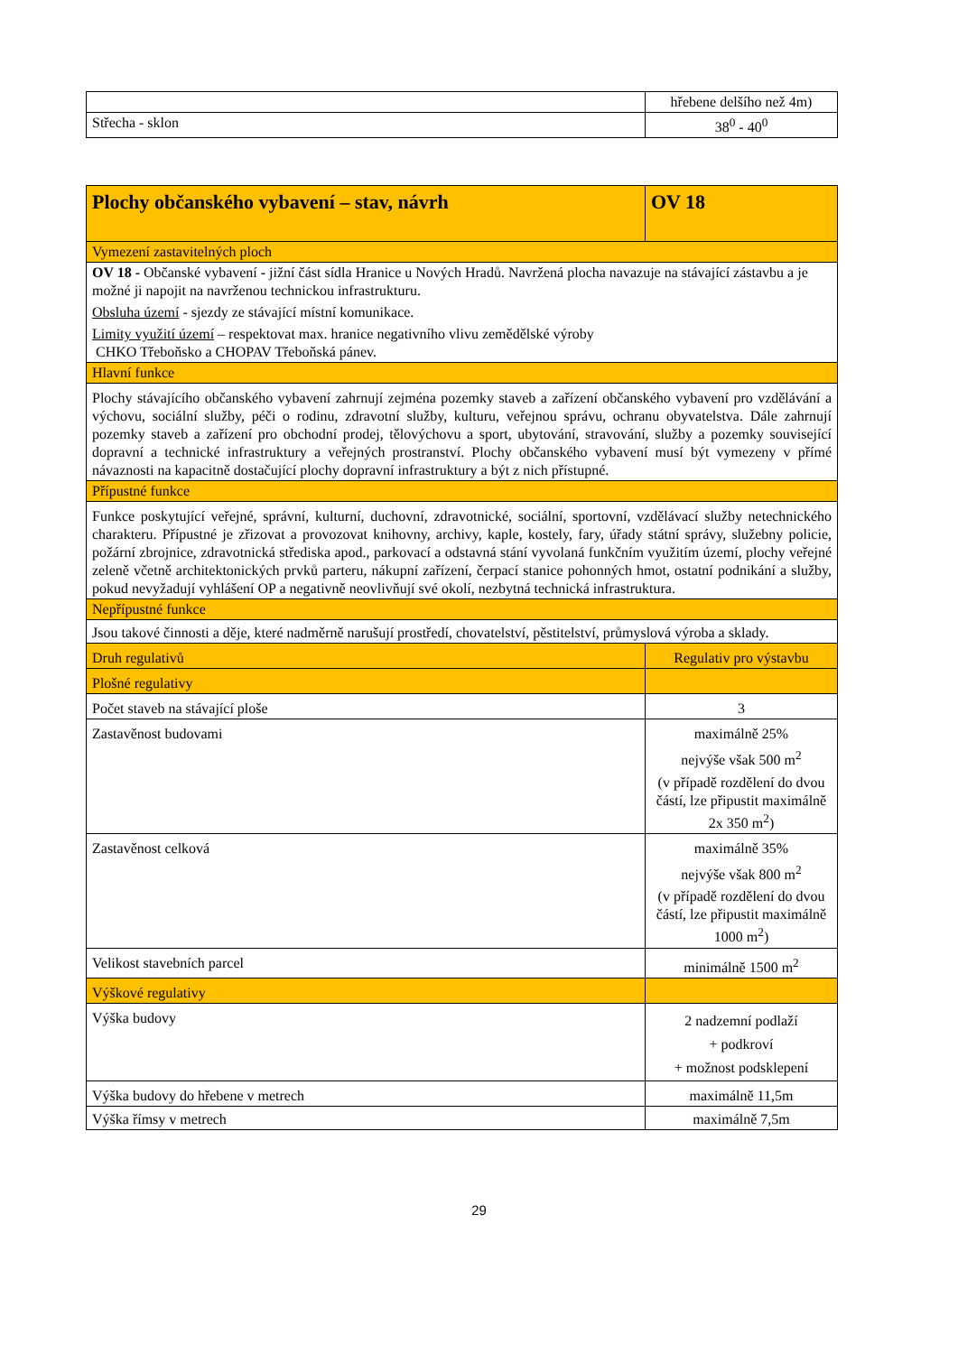| | hřebene delšího než 4m) |
| Střecha - sklon | 38<sup>0</sup> - 40<sup>0</sup> |
| Plochy občanského vybavení – stav, návrh | OV 18 |
| --- | --- |
| Vymezení zastavitelných ploch | |
| OV 18 - Občanské vybavení - jižní část sídla Hranice u Nových Hradů. Navržená plocha navazuje na stávající zástavbu a je možné ji napojit na navrženou technickou infrastrukturu. Obsluha území - sjezdy ze stávající místní komunikace. Limity využití území – respektovat max. hranice negativního vlivu zemědělské výroby CHKO Třeboňsko a CHOPAV Třeboňská pánev. | |
| Hlavní funkce | |
| Plochy stávajícího občanského vybavení zahrnují zejména pozemky staveb a zařízení občanského vybavení pro vzdělávání a výchovu, sociální služby, péči o rodinu, zdravotní služby, kulturu, veřejnou správu, ochranu obyvatelstva. Dále zahrnují pozemky staveb a zařízení pro obchodní prodej, tělovýchovu a sport, ubytování, stravování, služby a pozemky související dopravní a technické infrastruktury a veřejných prostranství. Plochy občanského vybavení musí být vymezeny v přímé návaznosti na kapacitně dostačující plochy dopravní infrastruktury a být z nich přístupné. | |
| Přípustné funkce | |
| Funkce poskytující veřejné, správní, kulturní, duchovní, zdravotnické, sociální, sportovní, vzdělávací služby netechnického charakteru. Přípustné je zřizovat a provozovat knihovny, archivy, kaple, kostely, fary, úřady státní správy, služebny policie, požární zbrojnice, zdravotnická střediska apod., parkovací a odstavná stání vyvolaná funkčním využitím území, plochy veřejné zeleně včetně architektonických prvků parteru, nákupní zařízení, čerpací stanice pohonných hmot, ostatní podnikání a služby, pokud nevyžadují vyhlášení OP a negativně neovlivňují své okolí, nezbytná technická infrastruktura. | |
| Nepřípustné funkce | |
| Jsou takové činnosti a děje, které nadměrně narušují prostředí, chovatelství, pěstitelství, průmyslová výroba a sklady. | |
| Druh regulativů | Regulativ pro výstavbu |
| Plošné regulativy | |
| Počet staveb na stávající ploše | 3 |
| Zastavěnost budovami | maximálně 25% nejvýše však 500 m<sup>2</sup> (v případě rozdělení do dvou částí, lze připustit maximálně 2x 350 m<sup>2</sup>) |
| Zastavěnost celková | maximálně 35% nejvýše však 800 m<sup>2</sup> (v případě rozdělení do dvou částí, lze připustit maximálně 1000 m<sup>2</sup>) |
| Velikost stavebních parcel | minimálně 1500 m<sup>2</sup> |
| Výškové regulativy | |
| Výška budovy | 2 nadzemní podlaží + podkroví + možnost podsklepení |
| Výška budovy do hřebene v metrech | maximálně 11,5m |
| Výška římsy v metrech | maximálně 7,5m |
29